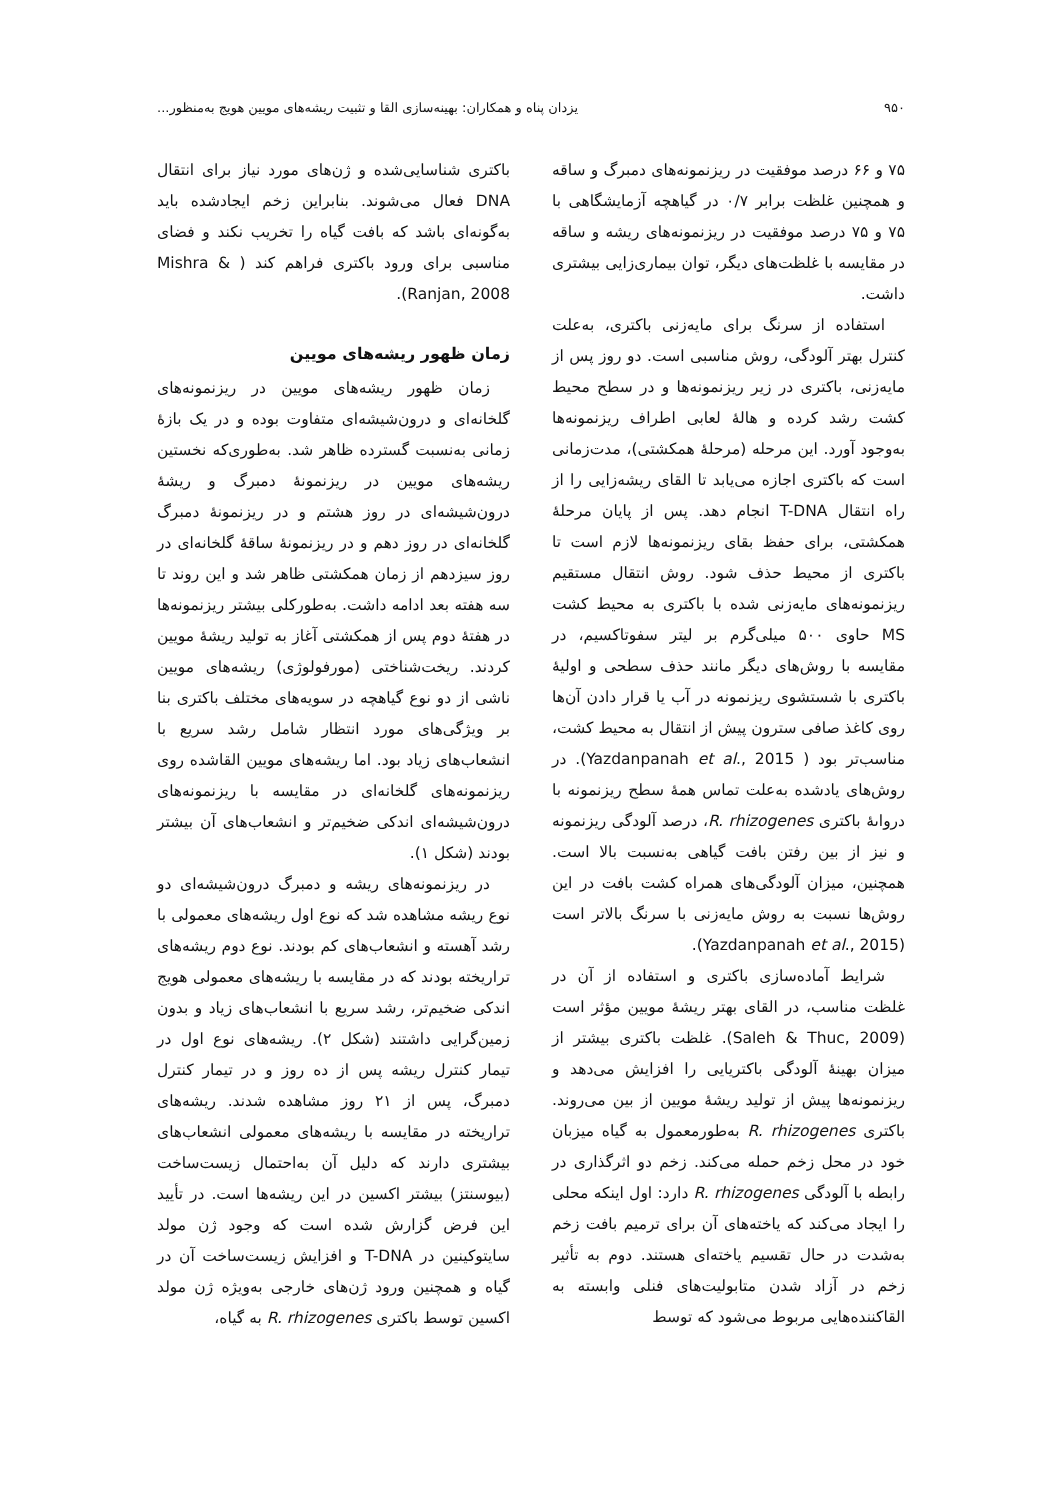۹۵۰ یزدان پناه و همکاران: بهینه‌سازی القا و تثبیت ریشه‌های مویین هویج به‌منظور...
۷۵ و ۶۶ درصد موفقیت در ریزنمونه‌های دمبرگ و ساقه و همچنین غلظت برابر ۰/۷ در گیاهچه آزمایشگاهی با ۷۵ و ۷۵ درصد موفقیت در ریزنمونه‌های ریشه و ساقه در مقایسه با غلظت‌های دیگر، توان بیماری‌زایی بیشتری داشت.
استفاده از سرنگ برای مایه‌زنی باکتری، به‌علت کنترل بهتر آلودگی، روش مناسبی است. دو روز پس از مایه‌زنی، باکتری در زیر ریزنمونه‌ها و در سطح محیط کشت رشد کرده و هالهٔ لعابی اطراف ریزنمونه‌ها به‌وجود آورد. این مرحله (مرحلهٔ همکشتی)، مدت‌زمانی است که باکتری اجازه می‌یابد تا القای ریشه‌زایی را از راه انتقال T-DNA انجام دهد. پس از پایان مرحلهٔ همکشتی، برای حفظ بقای ریزنمونه‌ها لازم است تا باکتری از محیط حذف شود. روش انتقال مستقیم ریزنمونه‌های مایه‌زنی شده با باکتری به محیط کشت MS حاوی ۵۰۰ میلی‌گرم بر لیتر سفوتاکسیم، در مقایسه با روش‌های دیگر مانند حذف سطحی و اولیهٔ باکتری با شستشوی ریزنمونه در آب یا قرار دادن آن‌ها روی کاغذ صافی سترون پیش از انتقال به محیط کشت، مناسب‌تر بود ( Yazdanpanah et al., 2015). در روش‌های یادشده به‌علت تماس همهٔ سطح ریزنمونه با درواىهٔ باکتری R. rhizogenes، درصد آلودگی ریزنمونه و نیز از بین رفتن بافت گیاهی به‌نسبت بالا است. همچنین، میزان آلودگی‌های همراه کشت بافت در این روش‌ها نسبت به روش مایه‌زنی با سرنگ بالاتر است (Yazdanpanah et al., 2015).
شرایط آماده‌سازی باکتری و استفاده از آن در غلظت مناسب، در القای بهتر ریشهٔ مویین مؤثر است (Saleh & Thuc, 2009). غلظت باکتری بیشتر از میزان بهینهٔ آلودگی باکتریایی را افزایش می‌دهد و ریزنمونه‌ها پیش از تولید ریشهٔ مویین از بین می‌روند. باکتری R. rhizogenes به‌طورمعمول به گیاه میزبان خود در محل زخم حمله می‌کند. زخم دو اثرگذاری در رابطه با آلودگی R. rhizogenes دارد: اول اینکه محلی را ایجاد می‌کند که یاخته‌های آن برای ترمیم بافت زخم به‌شدت در حال تقسیم یاخته‌ای هستند. دوم به تأثیر زخم در آزاد شدن متابولیت‌های فنلی وابسته به القاکننده‌هایی مربوط می‌شود که توسط
باکتری شناسایی‌شده و ژن‌های مورد نیاز برای انتقال DNA فعال می‌شوند. بنابراین زخم ایجادشده باید به‌گونه‌ای باشد که بافت گیاه را تخریب نکند و فضای مناسبی برای ورود باکتری فراهم کند ( Mishra & Ranjan, 2008).
زمان ظهور ریشه‌های مویین
زمان ظهور ریشه‌های مویین در ریزنمونه‌های گلخانه‌ای و درون‌شیشه‌ای متفاوت بوده و در یک بازهٔ زمانی به‌نسبت گسترده ظاهر شد. به‌طوری‌که نخستین ریشه‌های مویین در ریزنمونهٔ دمبرگ و ریشهٔ درون‌شیشه‌ای در روز هشتم و در ریزنمونهٔ دمبرگ گلخانه‌ای در روز دهم و در ریزنمونهٔ ساقهٔ گلخانه‌ای در روز سیزدهم از زمان همکشتی ظاهر شد و این روند تا سه هفته بعد ادامه داشت. به‌طورکلی بیشتر ریزنمونه‌ها در هفتهٔ دوم پس از همکشتی آغاز به تولید ریشهٔ مویین کردند. ریخت‌شناختی (مورفولوژی) ریشه‌های مویین ناشی از دو نوع گیاهچه در سویه‌های مختلف باکتری بنا بر ویژگی‌های مورد انتظار شامل رشد سریع با انشعاب‌های زیاد بود. اما ریشه‌های مویین القاشده روی ریزنمونه‌های گلخانه‌ای در مقایسه با ریزنمونه‌های درون‌شیشه‌ای اندکی ضخیم‌تر و انشعاب‌های آن بیشتر بودند (شکل ۱).
در ریزنمونه‌های ریشه و دمبرگ درون‌شیشه‌ای دو نوع ریشه مشاهده شد که نوع اول ریشه‌های معمولی با رشد آهسته و انشعاب‌های کم بودند. نوع دوم ریشه‌های تراریخته بودند که در مقایسه با ریشه‌های معمولی هویج اندکی ضخیم‌تر، رشد سریع با انشعاب‌های زیاد و بدون زمین‌گرایی داشتند (شکل ۲). ریشه‌های نوع اول در تیمار کنترل ریشه پس از ده روز و در تیمار کنترل دمبرگ، پس از ۲۱ روز مشاهده شدند. ریشه‌های تراریخته در مقایسه با ریشه‌های معمولی انشعاب‌های بیشتری دارند که دلیل آن به‌احتمال زیست‌ساخت (بیوسنتز) بیشتر اکسین در این ریشه‌ها است. در تأیید این فرض گزارش شده است که وجود ژن مولد سایتوکینین در T-DNA و افزایش زیست‌ساخت آن در گیاه و همچنین ورود ژن‌های خارجی به‌ویژه ژن مولد اکسین توسط باکتری R. rhizogenes به گیاه،